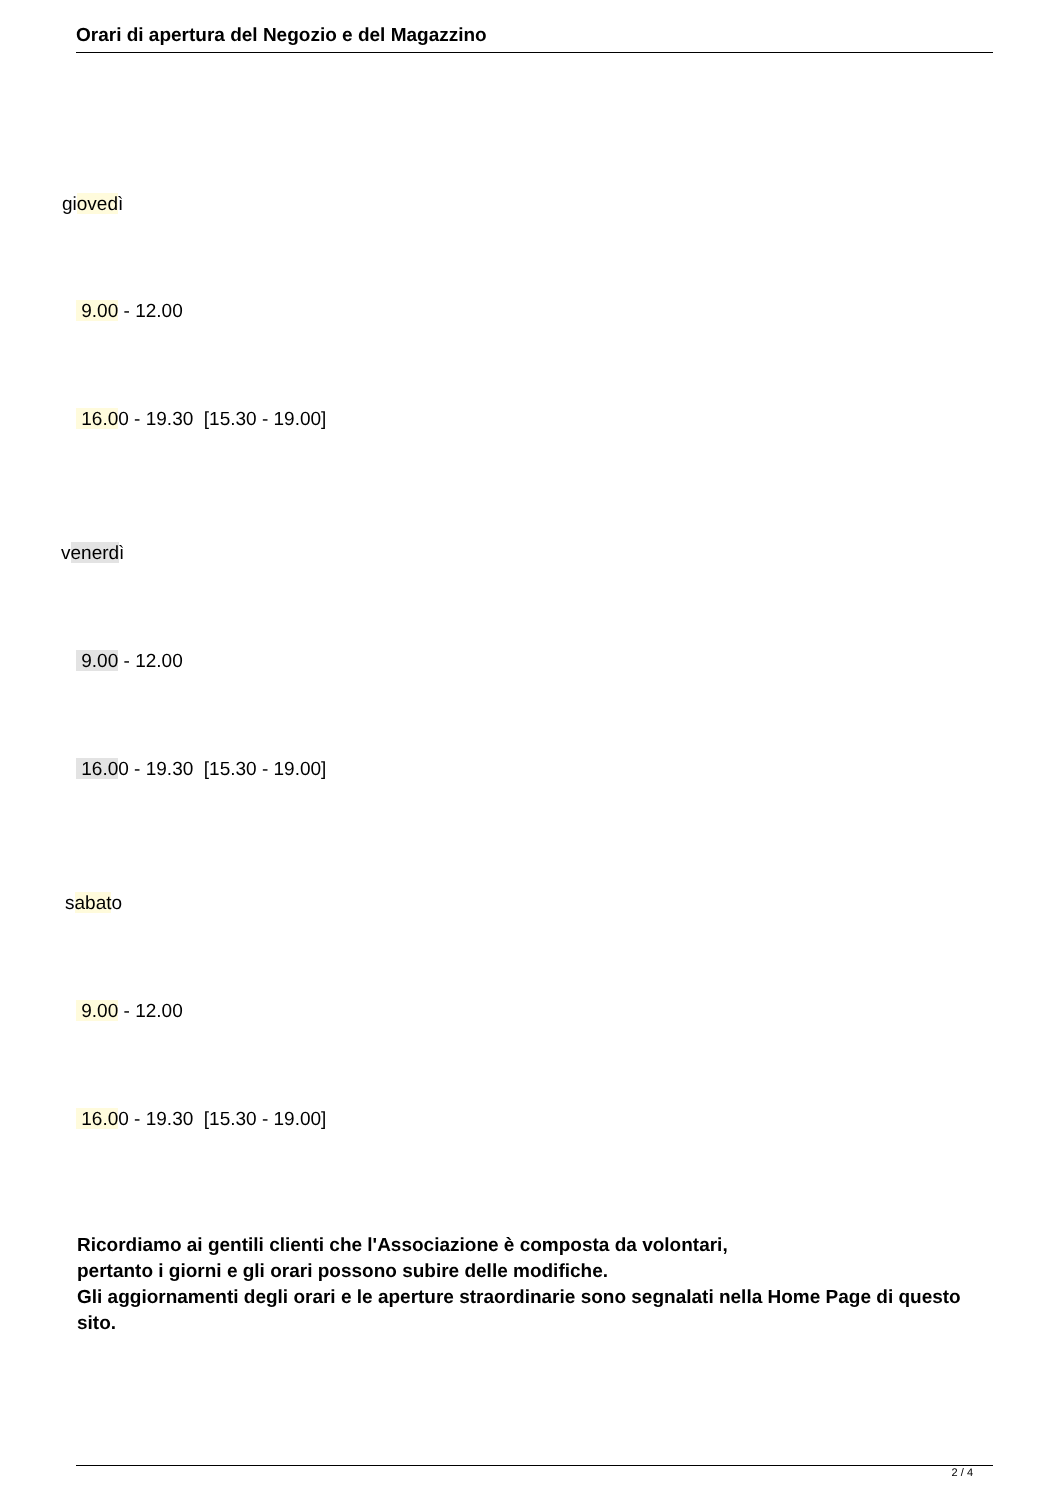Orari di apertura del Negozio e del Magazzino
giovedì
9.00 - 12.00
16.00 - 19.30 [15.30 - 19.00]
venerdì
9.00 - 12.00
16.00 - 19.30 [15.30 - 19.00]
sabato
9.00 - 12.00
16.00 - 19.30 [15.30 - 19.00]
Ricordiamo ai gentili clienti che l'Associazione è composta da volontari,
pertanto i giorni e gli orari possono subire delle modifiche.
Gli aggiornamenti degli orari e le aperture straordinarie sono segnalati nella Home Page di questo sito.
2 / 4